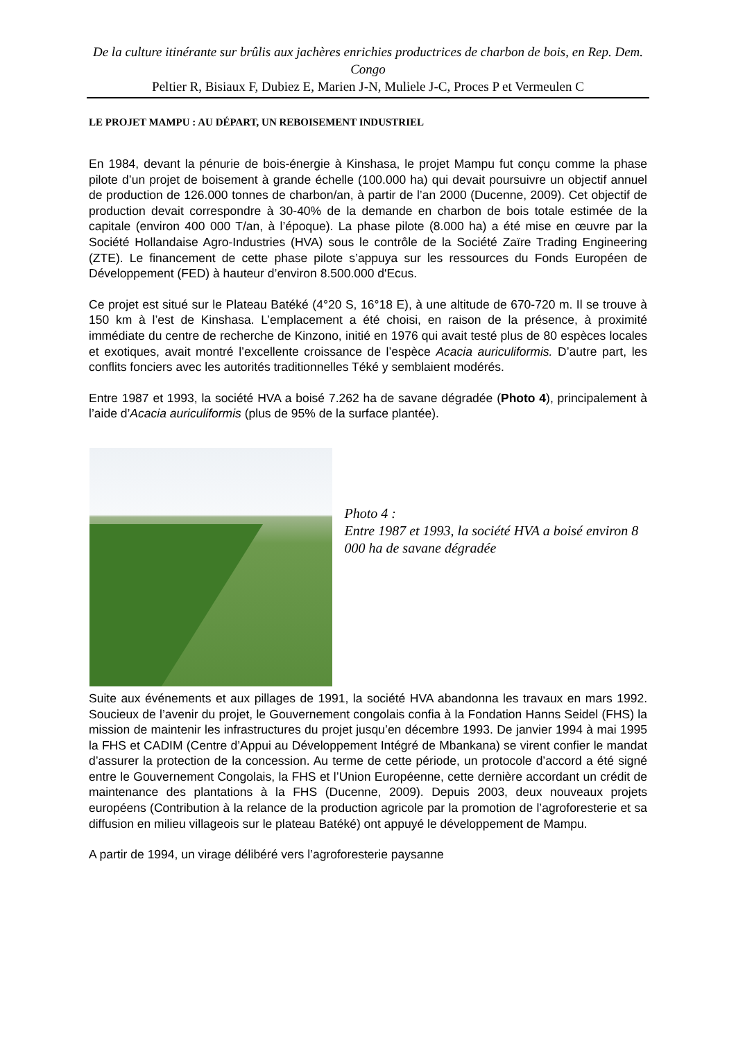De la culture itinérante sur brûlis aux jachères enrichies productrices de charbon de bois, en Rep. Dem. Congo
Peltier R, Bisiaux F, Dubiez E, Marien J-N, Muliele J-C, Proces P et Vermeulen C
LE PROJET MAMPU : AU DÉPART, UN REBOISEMENT INDUSTRIEL
En 1984, devant la pénurie de bois-énergie à Kinshasa, le projet Mampu fut conçu comme la phase pilote d’un projet de boisement à grande échelle (100.000 ha) qui devait poursuivre un objectif annuel de production de 126.000 tonnes de charbon/an, à partir de l’an 2000 (Ducenne, 2009). Cet objectif de production devait correspondre à 30-40% de la demande en charbon de bois totale estimée de la capitale (environ 400 000 T/an, à l’époque). La phase pilote (8.000 ha) a été mise en œuvre par la Société Hollandaise Agro-Industries (HVA) sous le contrôle de la Société Zaïre Trading Engineering (ZTE). Le financement de cette phase pilote s’appuya sur les ressources du Fonds Européen de Développement (FED) à hauteur d’environ 8.500.000 d'Ecus.
Ce projet est situé sur le Plateau Batéké (4°20 S, 16°18 E), à une altitude de 670-720 m. Il se trouve à 150 km à l’est de Kinshasa. L’emplacement a été choisi, en raison de la présence, à proximité immédiate du centre de recherche de Kinzono, initié en 1976 qui avait testé plus de 80 espèces locales et exotiques, avait montré l’excellente croissance de l’espèce Acacia auriculiformis. D’autre part, les conflits fonciers avec les autorités traditionnelles Téké y semblaient modérés.
Entre 1987 et 1993, la société HVA a boisé 7.262 ha de savane dégradée (Photo 4), principalement à l’aide d’Acacia auriculiformis (plus de 95% de la surface plantée).
Photo 4 :
Entre 1987 et 1993, la société HVA a boisé environ 8 000 ha de savane dégradée
Suite aux événements et aux pillages de 1991, la société HVA abandonna les travaux en mars 1992. Soucieux de l’avenir du projet, le Gouvernement congolais confia à la Fondation Hanns Seidel (FHS) la mission de maintenir les infrastructures du projet jusqu’en décembre 1993. De janvier 1994 à mai 1995 la FHS et CADIM (Centre d’Appui au Développement Intégré de Mbankana) se virent confier le mandat d’assurer la protection de la concession. Au terme de cette période, un protocole d’accord a été signé entre le Gouvernement Congolais, la FHS et l’Union Européenne, cette dernière accordant un crédit de maintenance des plantations à la FHS (Ducenne, 2009). Depuis 2003, deux nouveaux projets européens (Contribution à la relance de la production agricole par la promotion de l’agroforesterie et sa diffusion en milieu villageois sur le plateau Batéké) ont appuyé le développement de Mampu.
A partir de 1994, un virage délibéré vers l’agroforesterie paysanne